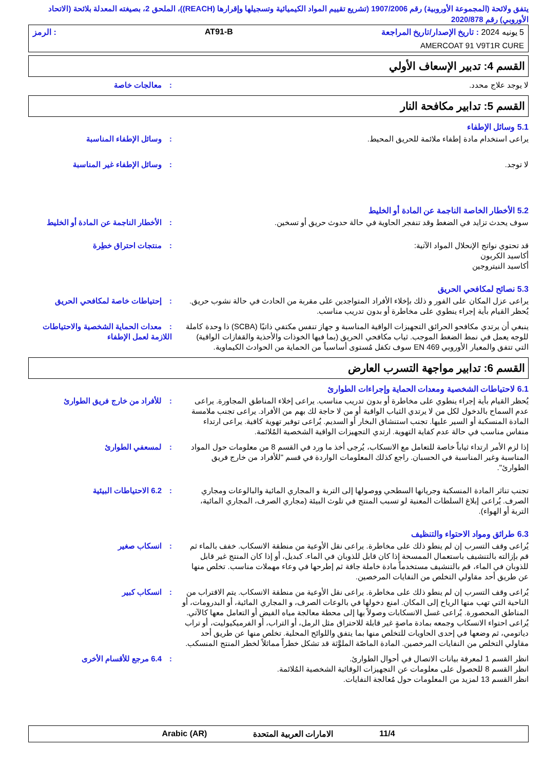يتفق ولائحة (المجموعة الأوروبية) رقم 1907/2006 (تشريع تقييم المواد الكيميائية وتسجيلها وإقرارها (REACH))، الملحق 2، بصيغته المعدلة بلائحة (الاتحاد الأوروبي) رقم 2020/878
5 يونيه 2024 : تاريخ الإصدار/تاريخ المراجعة AT91-B: الرمز
AMERCOAT 91 V9T1R CURE
القسم 4: تدبير الإسعاف الأولي
لا يوجد علاج محدد. : معالجات خاصة
القسم 5: تدابير مكافحة النار
5.1 وسائل الإطفاء
يراعى استخدام مادة إطفاء ملائمة للحريق المحيط.
: وسائل الإطفاء المناسبة
لا توجد. : وسائل الإطفاء غير المناسبة
5.2 الأخطار الخاصة الناجمة عن المادة أو الخليط
سوف يحدث تزايد في الضغط وقد تنفجر الحاوية في حالة حدوث حريق أو تسخين.
: الأخطار الناجمة عن المادة أو الخليط
قد تحتوي نواتج الإنحلال المواد الآتية:
أكاسيد الكربون
أكاسيد النيتروجين
: منتجات احتراق خطِرة
5.3 نصائح لمكافحي الحريق
يراعى عزل المكان على الفور و ذلك بإخلاء الأفراد المتواجدين على مقربة من الحادث في حالة نشوب حريق. يُحظر القيام بأية إجراء ينطوي على مخاطرة أو بدون تدريب مناسب.
: إحتياطات خاصة لمكافحي الحريق
ينبغي أن يرتدي مكافحو الحرائق التجهيزات الواقية المناسبة و جهاز تنفس مكتفي ذاتيًا (SCBA) ذا وحدة كاملة للوجه يعمل في نمط الضغط الموجب. ثياب مكافحي الحريق (بما فيها الخوذات والأحذية والقفازات الواقية) التي تتفق والمعيار الأوروبي EN 469 سوف تكفل مُستوى أساسياً من الحماية من الحوادث الكيماوية.
: معدات الحماية الشخصية والاحتياطات اللازمة لعمل الإطفاء
القسم 6: تدابير مواجهة التسرب العارض
6.1 لاحتياطات الشخصية ومعدات الحماية وإجراءات الطوارئ
يُحظر القيام بأية إجراء ينطوي على مخاطرة أو بدون تدريب مناسب. يراعى إخلاء المناطق المجاورة. يراعى عدم السماح بالدخول لكل من لا يرتدي الثياب الواقية أو من لا حاجة لك بهم من الأفراد. يراعى تجنب ملامسة المادة المنسكبة أو السير عليها. تجنب استنشاق البخار أو السديم. يُراعى توفير تهوية كافية. يراعى ارتداء منفاس مناسب في حالة عدم كفاية التهوية. ارتدي التجهيزات الواقية الشخصية المُلائمة.
: للأفراد من خارج فريق الطوارئ
إذا لزم الأمر ارتداء ثياباً خاصة للتعامل مع الانسكاب، يُرجى أخذ ما ورد في القسم 8 من معلومات حول المواد المناسبة وغير المناسبة في الحسبان. راجع كذلك المعلومات الواردة في قسم "للأفراد من خارج فريق الطوارئ".
: لمسعفي الطوارئ
تجنب تناثر المادة المنسكبة وجريانها السطحي ووصولها إلى التربة و المجاري المائية والبالوعات ومجاري الصرف. يُراعى إبلاغ السلطات المعنية لو تسبب المنتج في تلوث البيئة (مجاري الصرف، المجاري المائية، التربة أو الهواء).
: 6.2 الاحتياطات البيئية
6.3 طرائق ومواد الاحتواء والتنظيف
يُراعى وقف التسرب إن لم ينطو ذلك على مخاطرة. يراعى نقل الأوعية من منطقة الانسكاب. خفف بالماء ثم قم بإزالته بالتنشيف باستعمال الممسحة إذا كان قابل للذوبان في الماء. كبديل، أو إذا كان المنتج غير قابل للذوبان في الماء، قم بالتنشيف مستخدماً مادة خاملة جافة ثم إطرحها في وعاء مهملات مناسب. تخلص منها عن طريق أحد مقاولي التخلص من النفايات المرخصين.
: انسكاب صغير
يُراعى وقف التسرب إن لم ينطو ذلك على مخاطرة. يراعى نقل الأوعية من منطقة الانسكاب. يتم الاقتراب من الناحية التي تهب منها الرياح إلى المكان. امنع دخولها في بالوعات الصرف، و المجاري المائية، أو البدرومات، أو المناطق المحصورة. يُراعى غسل الانسكابات وصولاً بها إلى محطة معالجة مياه الفيض أو التعامل معها كالآتي. يُراعى احتواء الانسكاب وجمعه بمادة ماصةٍ غير قابلة للاحتراق مثل الرمل، أو التراب، أو الفرميكيوليت، أو تراب دياتومي، ثم وضعها في إحدى الحاويات للتخلص منها بما يتفق واللوائح المحلية. تخلص منها عن طريق أحد مقاولي التخلص من النفايات المرخصين. المادة الماصّة الملوَّثة قد تشكل خطراً مماثلاً لخطر المنتج المنسكب.
: انسكاب كبير
انظر القسم 1 لمعرفة بيانات الاتصال في أحوال الطوارئ.
انظر القسم 8 للحصول على معلومات عن التجهيزات الوقائية الشخصية المُلائمة.
انظر القسم 13 لمزيد من المعلومات حول مُعالجة النفايات.
: 6.4 مرجع للأقسام الأخرى
11/4 الامارات العربية المتحدة Arabic (AR)